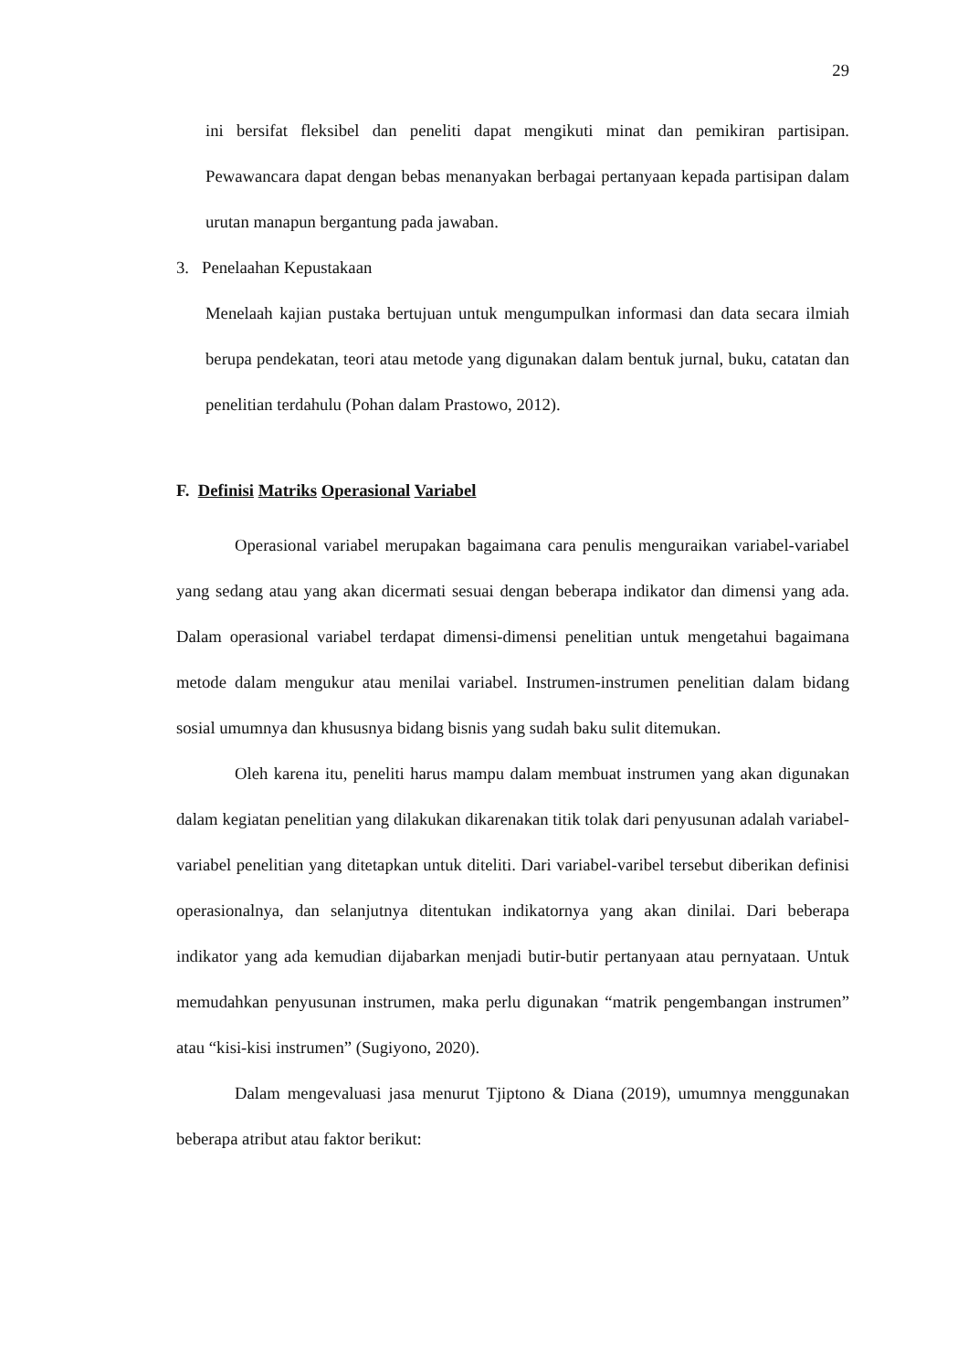29
ini bersifat fleksibel dan peneliti dapat mengikuti minat dan pemikiran partisipan. Pewawancara dapat dengan bebas menanyakan berbagai pertanyaan kepada partisipan dalam urutan manapun bergantung pada jawaban.
3. Penelaahan Kepustakaan
Menelaah kajian pustaka bertujuan untuk mengumpulkan informasi dan data secara ilmiah berupa pendekatan, teori atau metode yang digunakan dalam bentuk jurnal, buku, catatan dan penelitian terdahulu (Pohan dalam Prastowo, 2012).
F. Definisi Matriks Operasional Variabel
Operasional variabel merupakan bagaimana cara penulis menguraikan variabel-variabel yang sedang atau yang akan dicermati sesuai dengan beberapa indikator dan dimensi yang ada. Dalam operasional variabel terdapat dimensi-dimensi penelitian untuk mengetahui bagaimana metode dalam mengukur atau menilai variabel. Instrumen-instrumen penelitian dalam bidang sosial umumnya dan khususnya bidang bisnis yang sudah baku sulit ditemukan.
Oleh karena itu, peneliti harus mampu dalam membuat instrumen yang akan digunakan dalam kegiatan penelitian yang dilakukan dikarenakan titik tolak dari penyusunan adalah variabel-variabel penelitian yang ditetapkan untuk diteliti. Dari variabel-varibel tersebut diberikan definisi operasionalnya, dan selanjutnya ditentukan indikatornya yang akan dinilai. Dari beberapa indikator yang ada kemudian dijabarkan menjadi butir-butir pertanyaan atau pernyataan. Untuk memudahkan penyusunan instrumen, maka perlu digunakan “matrik pengembangan instrumen” atau “kisi-kisi instrumen” (Sugiyono, 2020).
Dalam mengevaluasi jasa menurut Tjiptono & Diana (2019), umumnya menggunakan beberapa atribut atau faktor berikut: